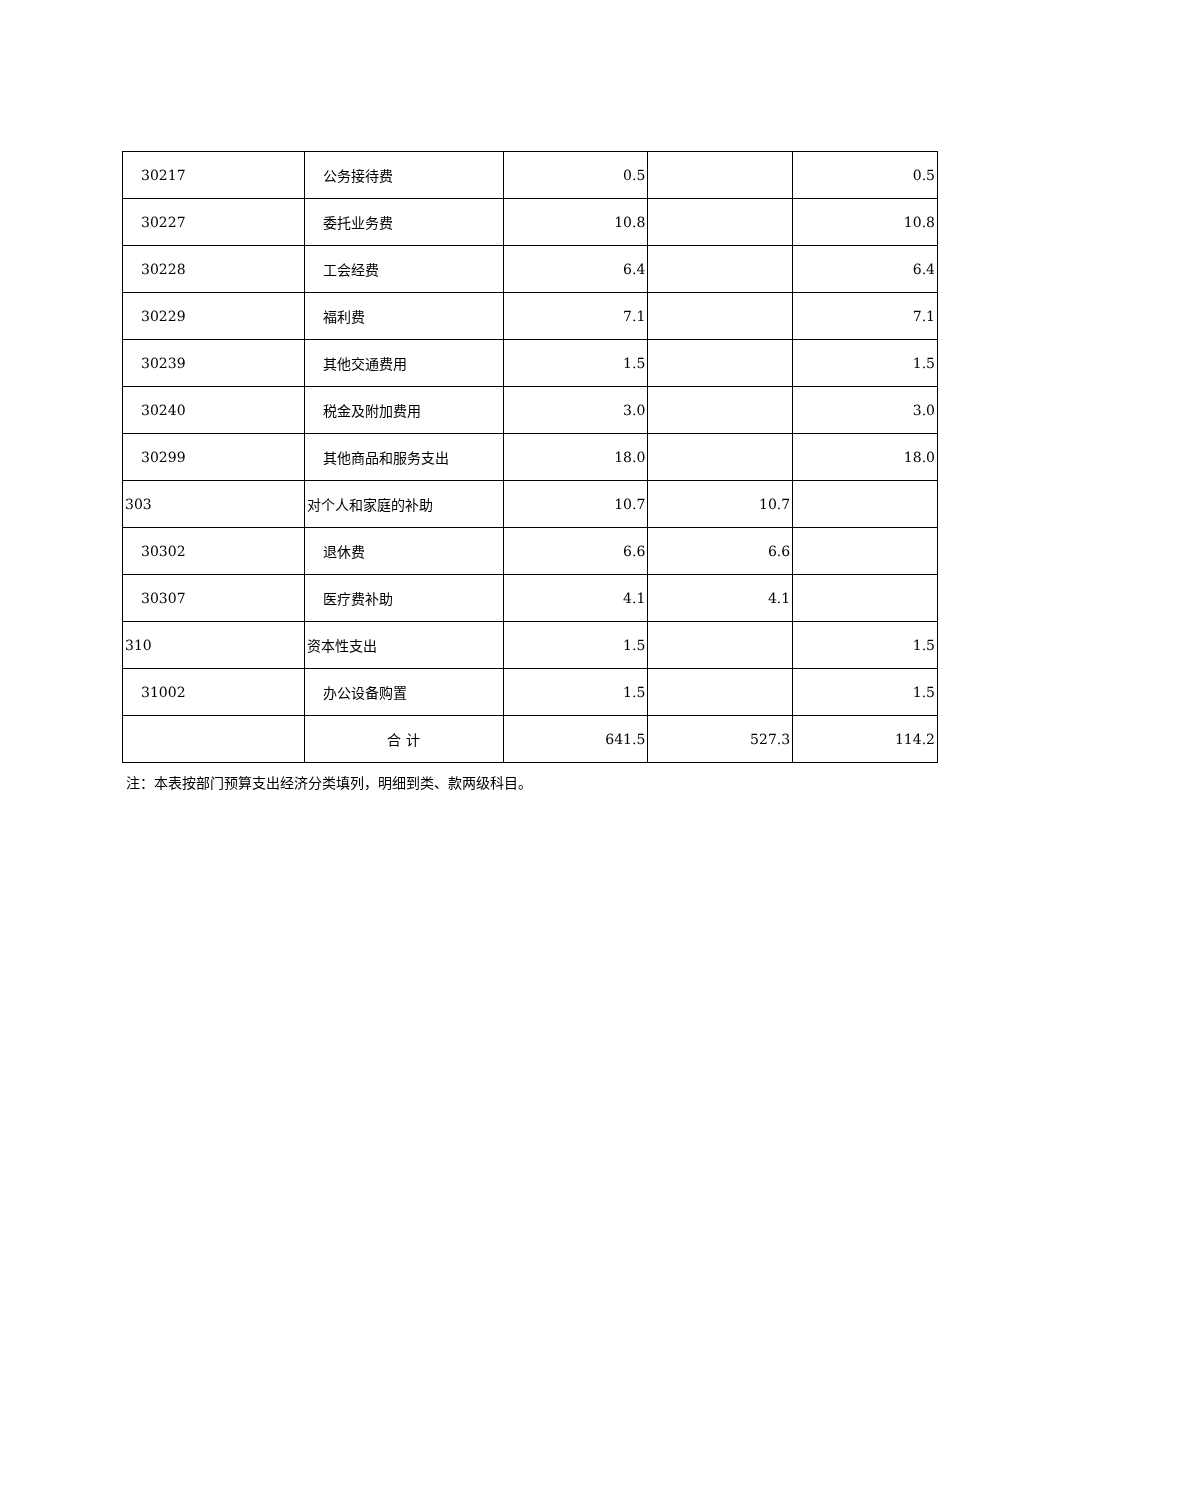| 30217 | 公务接待费 | 0.5 | | 0.5 |
| 30227 | 委托业务费 | 10.8 | | 10.8 |
| 30228 | 工会经费 | 6.4 | | 6.4 |
| 30229 | 福利费 | 7.1 | | 7.1 |
| 30239 | 其他交通费用 | 1.5 | | 1.5 |
| 30240 | 税金及附加费用 | 3.0 | | 3.0 |
| 30299 | 其他商品和服务支出 | 18.0 | | 18.0 |
| 303 | 对个人和家庭的补助 | 10.7 | 10.7 | |
| 30302 | 退休费 | 6.6 | 6.6 | |
| 30307 | 医疗费补助 | 4.1 | 4.1 | |
| 310 | 资本性支出 | 1.5 | | 1.5 |
| 31002 | 办公设备购置 | 1.5 | | 1.5 |
| | 合 计 | 641.5 | 527.3 | 114.2 |
注：本表按部门预算支出经济分类填列，明细到类、款两级科目。